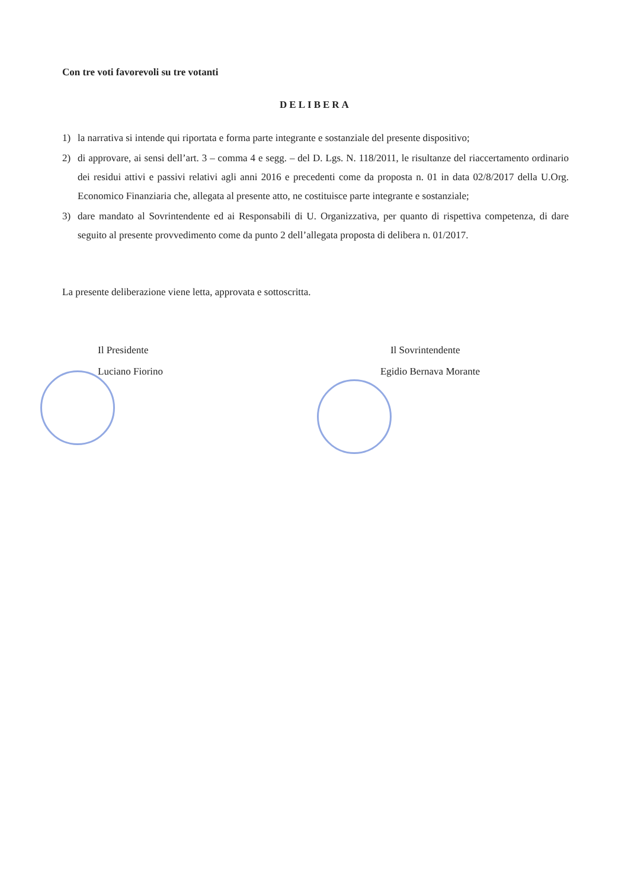Con tre voti favorevoli su tre votanti
DELIBERA
1) la narrativa si intende qui riportata e forma parte integrante e sostanziale del presente dispositivo;
2) di approvare, ai sensi dell’art. 3 – comma 4 e segg. – del D. Lgs. N. 118/2011, le risultanze del riaccertamento ordinario dei residui attivi e passivi relativi agli anni 2016 e precedenti come da proposta n. 01 in data 02/8/2017 della U.Org. Economico Finanziaria che, allegata al presente atto, ne costituisce parte integrante e sostanziale;
3) dare mandato al Sovrintendente ed ai Responsabili di U. Organizzativa, per quanto di rispettiva competenza, di dare seguito al presente provvedimento come da punto 2 dell’allegata proposta di delibera n. 01/2017.
La presente deliberazione viene letta, approvata e sottoscritta.
Il Presidente
Luciano Fiorino
Il Sovrintendente
Egidio Bernava Morante